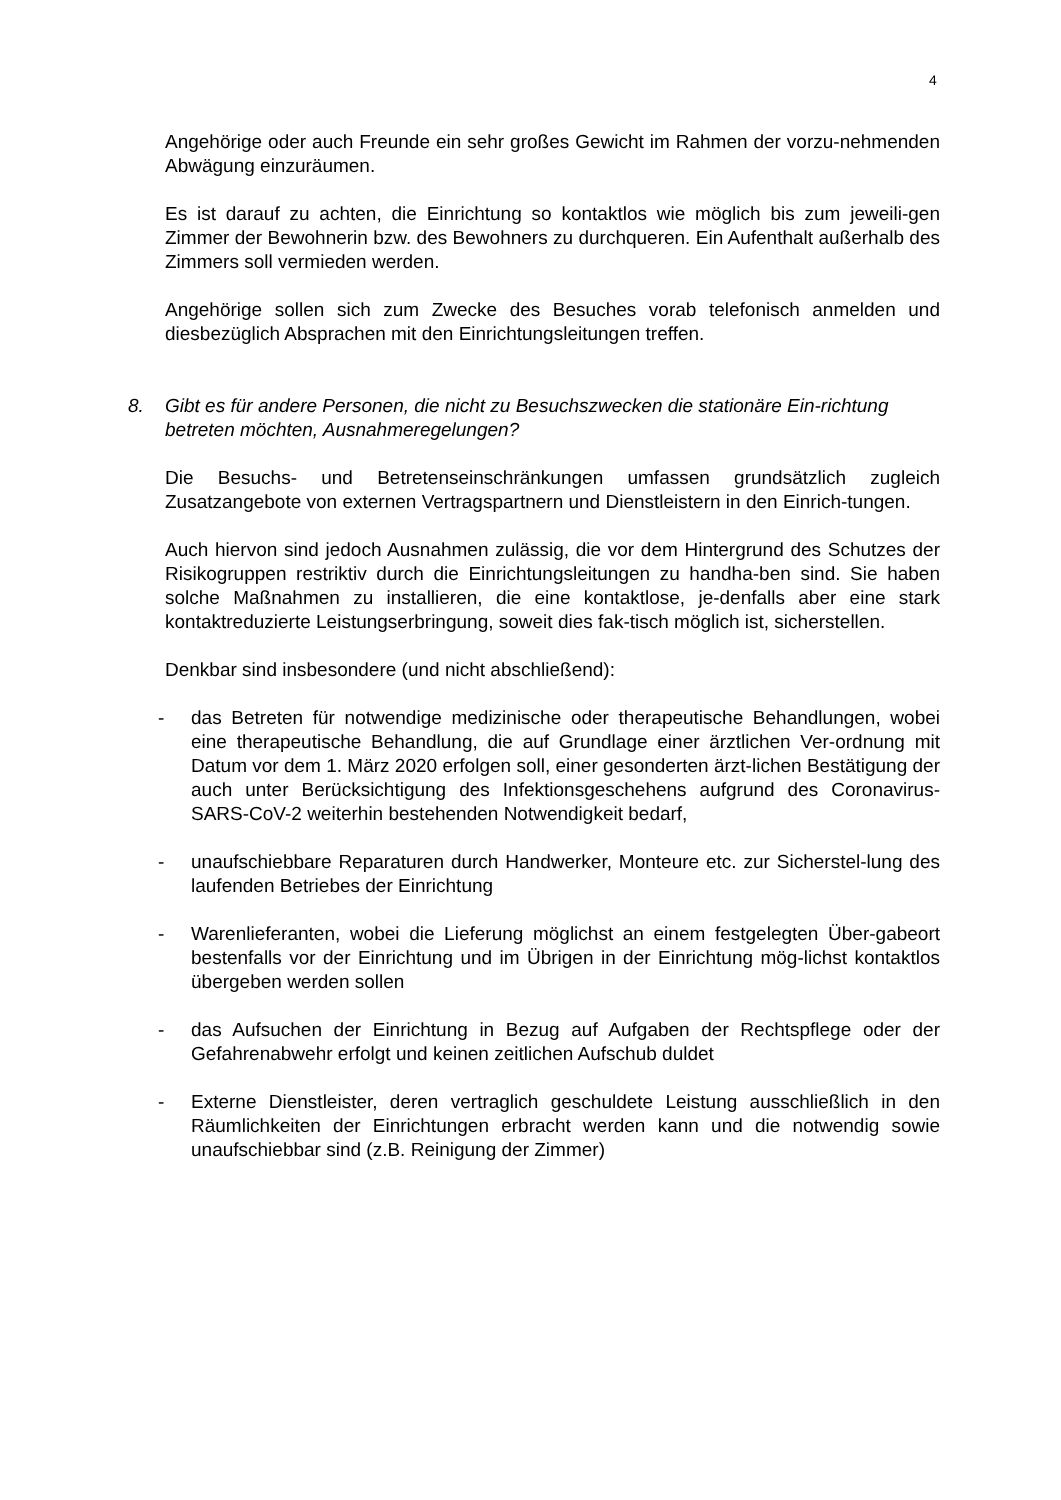4
Angehörige oder auch Freunde ein sehr großes Gewicht im Rahmen der vorzu-nehmenden Abwägung einzuräumen.
Es ist darauf zu achten, die Einrichtung so kontaktlos wie möglich bis zum jeweili-gen Zimmer der Bewohnerin bzw. des Bewohners zu durchqueren. Ein Aufenthalt außerhalb des Zimmers soll vermieden werden.
Angehörige sollen sich zum Zwecke des Besuches vorab telefonisch anmelden und diesbezüglich Absprachen mit den Einrichtungsleitungen treffen.
8. Gibt es für andere Personen, die nicht zu Besuchszwecken die stationäre Ein-richtung betreten möchten, Ausnahmeregelungen?
Die Besuchs- und Betretenseinschränkungen umfassen grundsätzlich zugleich Zusatzangebote von externen Vertragspartnern und Dienstleistern in den Einrich-tungen.
Auch hiervon sind jedoch Ausnahmen zulässig, die vor dem Hintergrund des Schutzes der Risikogruppen restriktiv durch die Einrichtungsleitungen zu handha-ben sind. Sie haben solche Maßnahmen zu installieren, die eine kontaktlose, je-denfalls aber eine stark kontaktreduzierte Leistungserbringung, soweit dies fak-tisch möglich ist, sicherstellen.
Denkbar sind insbesondere (und nicht abschließend):
- das Betreten für notwendige medizinische oder therapeutische Behandlungen, wobei eine therapeutische Behandlung, die auf Grundlage einer ärztlichen Ver-ordnung mit Datum vor dem 1. März 2020 erfolgen soll, einer gesonderten ärzt-lichen Bestätigung der auch unter Berücksichtigung des Infektionsgeschehens aufgrund des Coronavirus-SARS-CoV-2 weiterhin bestehenden Notwendigkeit bedarf,
- unaufschiebbare Reparaturen durch Handwerker, Monteure etc. zur Sicherstel-lung des laufenden Betriebes der Einrichtung
- Warenlieferanten, wobei die Lieferung möglichst an einem festgelegten Über-gabeort bestenfalls vor der Einrichtung und im Übrigen in der Einrichtung mög-lichst kontaktlos übergeben werden sollen
- das Aufsuchen der Einrichtung in Bezug auf Aufgaben der Rechtspflege oder der Gefahrenabwehr erfolgt und keinen zeitlichen Aufschub duldet
- Externe Dienstleister, deren vertraglich geschuldete Leistung ausschließlich in den Räumlichkeiten der Einrichtungen erbracht werden kann und die notwendig sowie unaufschiebbar sind (z.B. Reinigung der Zimmer)